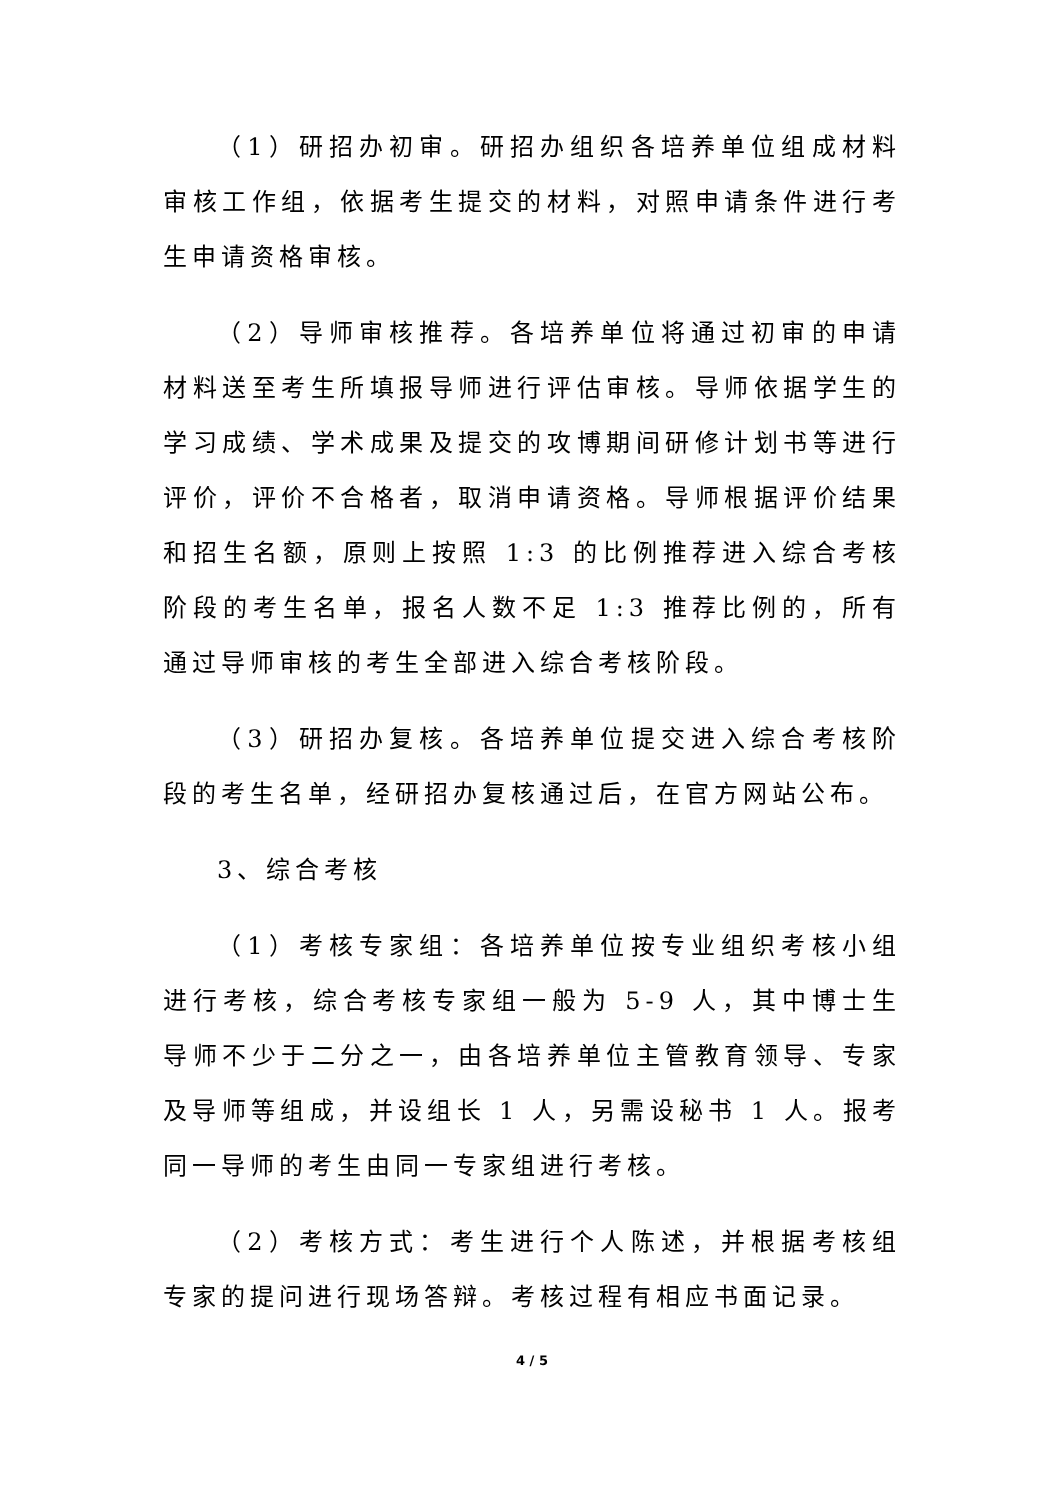（1）研招办初审。研招办组织各培养单位组成材料审核工作组，依据考生提交的材料，对照申请条件进行考生申请资格审核。
（2）导师审核推荐。各培养单位将通过初审的申请材料送至考生所填报导师进行评估审核。导师依据学生的学习成绩、学术成果及提交的攻博期间研修计划书等进行评价，评价不合格者，取消申请资格。导师根据评价结果和招生名额，原则上按照 1:3 的比例推荐进入综合考核阶段的考生名单，报名人数不足 1:3 推荐比例的，所有通过导师审核的考生全部进入综合考核阶段。
（3）研招办复核。各培养单位提交进入综合考核阶段的考生名单，经研招办复核通过后，在官方网站公布。
3、综合考核
（1）考核专家组：各培养单位按专业组织考核小组进行考核，综合考核专家组一般为 5-9 人，其中博士生导师不少于二分之一，由各培养单位主管教育领导、专家及导师等组成，并设组长 1 人，另需设秘书 1 人。报考同一导师的考生由同一专家组进行考核。
（2）考核方式：考生进行个人陈述，并根据考核组专家的提问进行现场答辩。考核过程有相应书面记录。
4 / 5